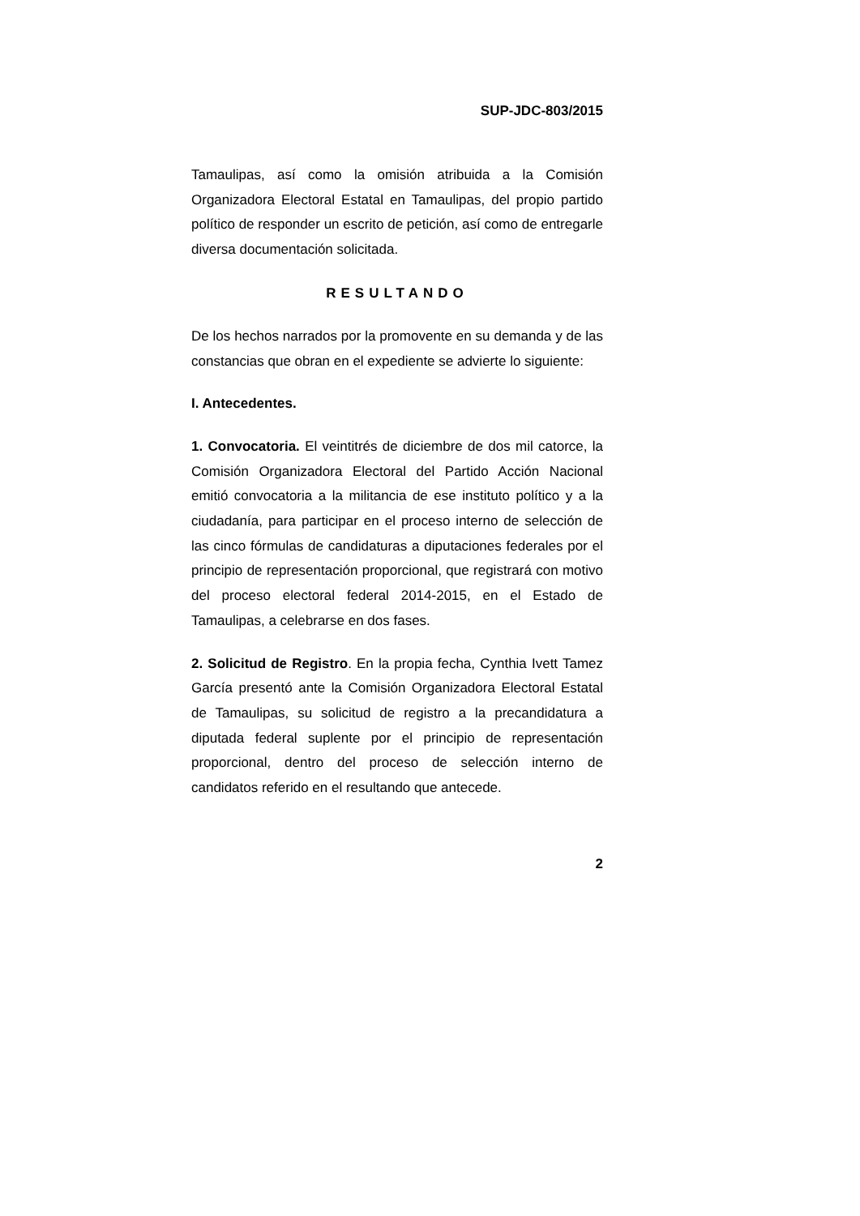SUP-JDC-803/2015
Tamaulipas, así como la omisión atribuida a la Comisión Organizadora Electoral Estatal en Tamaulipas, del propio partido político de responder un escrito de petición, así como de entregarle diversa documentación solicitada.
RESULTANDO
De los hechos narrados por la promovente en su demanda y de las constancias que obran en el expediente se advierte lo siguiente:
I. Antecedentes.
1. Convocatoria. El veintitrés de diciembre de dos mil catorce, la Comisión Organizadora Electoral del Partido Acción Nacional emitió convocatoria a la militancia de ese instituto político y a la ciudadanía, para participar en el proceso interno de selección de las cinco fórmulas de candidaturas a diputaciones federales por el principio de representación proporcional, que registrará con motivo del proceso electoral federal 2014-2015, en el Estado de Tamaulipas, a celebrarse en dos fases.
2. Solicitud de Registro. En la propia fecha, Cynthia Ivett Tamez García presentó ante la Comisión Organizadora Electoral Estatal de Tamaulipas, su solicitud de registro a la precandidatura a diputada federal suplente por el principio de representación proporcional, dentro del proceso de selección interno de candidatos referido en el resultando que antecede.
2